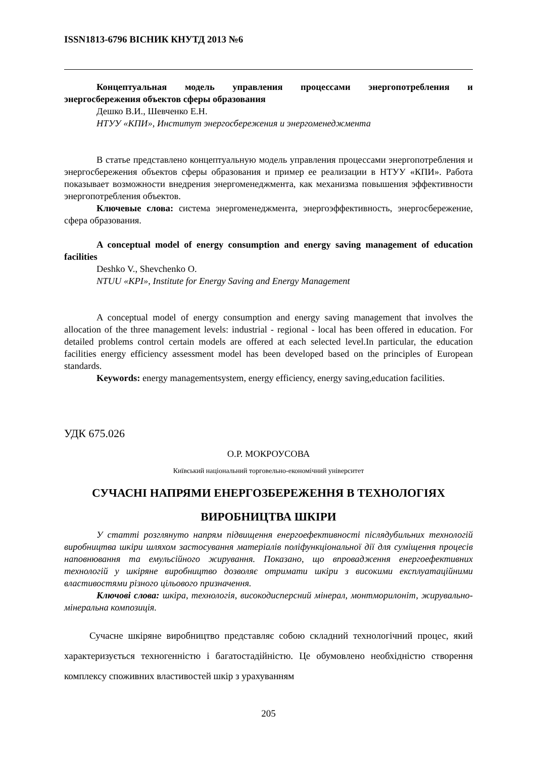ISSN1813-6796 ВІСНИК КНУТД 2013 №6
Концептуальная модель управления процессами энергопотребления и энергосбережения объектов сферы образования
Дешко В.И., Шевченко Е.Н.
НТУУ «КПИ», Институт энергосбережения и энергоменеджмента
В статье представлено концептуальную модель управления процессами энергопотребления и энергосбережения объектов сферы образования и пример ее реализации в НТУУ «КПИ». Работа показывает возможности внедрения энергоменеджмента, как механизма повышения эффективности энергопотребления объектов.
Ключевые слова: система энергоменеджмента, энергоэффективность, энергосбережение, сфера образования.
A conceptual model of energy consumption and energy saving management of education facilities
Deshko V., Shevchenko O.
NTUU «KPI», Institute for Energy Saving and Energy Management
A conceptual model of energy consumption and energy saving management that involves the allocation of the three management levels: industrial - regional - local has been offered in education. For detailed problems control certain models are offered at each selected level.In particular, the education facilities energy efficiency assessment model has been developed based on the principles of European standards.
Keywords: energy managementsystem, energy efficiency, energy saving,education facilities.
УДК 675.026
О.Р. МОКРОУСОВА
Київський національний торговельно-економічний університет
СУЧАСНІ НАПРЯМИ ЕНЕРГОЗБЕРЕЖЕННЯ В ТЕХНОЛОГІЯХ ВИРОБНИЦТВА ШКІРИ
У статті розглянуто напрям підвищення енергоефективності післядубильних технологій виробництва шкіри шляхом застосування матеріалів поліфункціональної дії для суміщення процесів наповнювання та емульсійного жирування. Показано, що впровадження енергоефективних технологій у шкіряне виробництво дозволяє отримати шкіри з високими експлуатаційними властивостями різного цільового призначення.
Ключові слова: шкіра, технологія, високодисперсний мінерал, монтморилоніт, жирувально-мінеральна композиція.
Сучасне шкіряне виробництво представляє собою складний технологічний процес, який характеризується техногенністю і багатостадійністю. Це обумовлено необхідністю створення комплексу споживних властивостей шкір з урахуванням
205